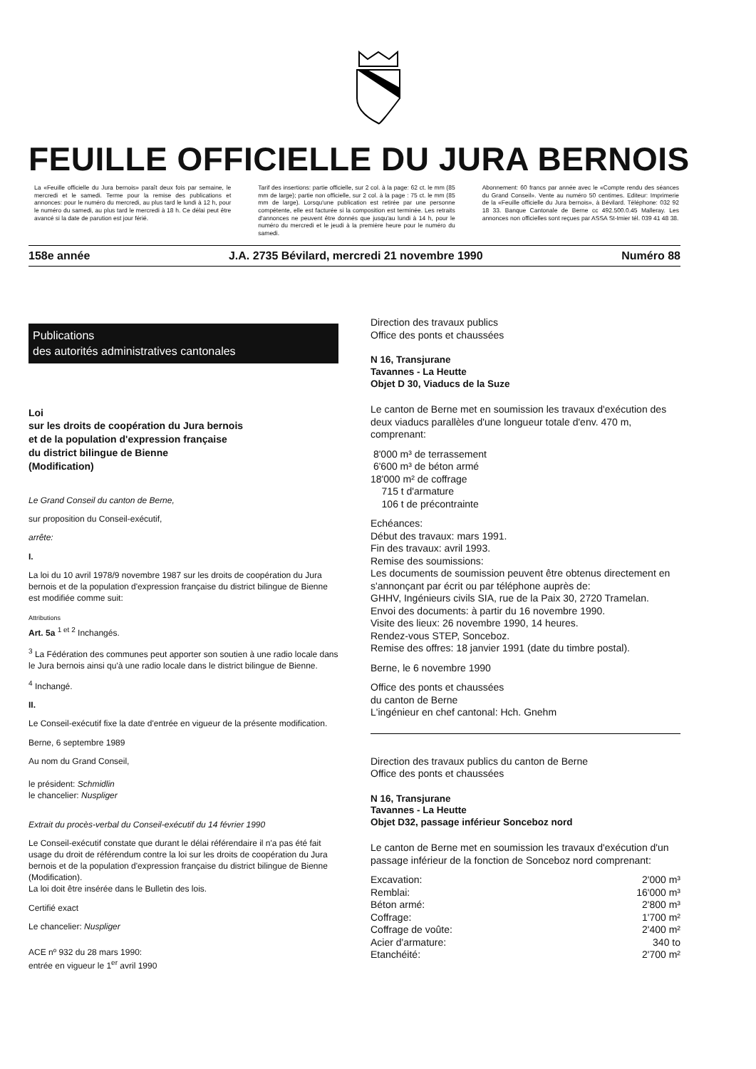FEUILLE OFFICIELLE DU JURA BERNOIS
La «Feuille officielle du Jura bernois» paraît deux fois par semaine, le mercredi et le samedi. Terme pour la remise des publications et annonces: pour le numéro du mercredi, au plus tard le lundi à 12 h, pour le numéro du samedi, au plus tard le mercredi à 18 h. Ce délai peut être avancé si la date de parution est jour férié.
Tarif des insertions: partie officielle, sur 2 col. à la page: 62 ct. le mm (85 mm de large); partie non officielle, sur 2 col. à la page : 75 ct. le mm (85 mm de large). Lorsqu'une publication est retirée par une personne compétente, elle est facturée si la composition est terminée. Les retraits d'annonces ne peuvent être donnés que jusqu'au lundi à 14 h, pour le numéro du mercredi et le jeudi à la première heure pour le numéro du samedi.
Abonnement: 60 francs par année avec le «Compte rendu des séances du Grand Conseil». Vente au numéro 50 centimes. Editeur: Imprimerie de la «Feuille officielle du Jura bernois», à Bévilard. Téléphone: 032 92 18 33. Banque Cantonale de Berne cc 492.500.0.45 Malleray. Les annonces non officielles sont reçues par ASSA St-Imier tél. 039 41 48 38.
158e année J.A. 2735 Bévilard, mercredi 21 novembre 1990 Numéro 88
Publications
des autorités administratives cantonales
Loi
sur les droits de coopération du Jura bernois
et de la population d'expression française
du district bilingue de Bienne
(Modification)
Le Grand Conseil du canton de Berne,
sur proposition du Conseil-exécutif,
arrête:
I.
La loi du 10 avril 1978/9 novembre 1987 sur les droits de coopération du Jura bernois et de la population d'expression française du district bilingue de Bienne est modifiée comme suit:
Attributions
Art. 5a <sup>1 et 2</sup> Inchangés.
<sup>3</sup> La Fédération des communes peut apporter son soutien à une radio locale dans le Jura bernois ainsi qu'à une radio locale dans le district bilingue de Bienne.
<sup>4</sup> Inchangé.
II.
Le Conseil-exécutif fixe la date d'entrée en vigueur de la présente modification.
Berne, 6 septembre 1989
Au nom du Grand Conseil,
le président: Schmidlin
le chancelier: Nuspliger
Extrait du procès-verbal du Conseil-exécutif du 14 février 1990
Le Conseil-exécutif constate que durant le délai référendaire il n'a pas été fait usage du droit de référendum contre la loi sur les droits de coopération du Jura bernois et de la population d'expression française du district bilingue de Bienne (Modification).
La loi doit être insérée dans le Bulletin des lois.
Certifié exact
Le chancelier: Nuspliger
ACE nº 932 du 28 mars 1990:
entrée en vigueur le 1<sup>er</sup> avril 1990
Direction des travaux publics
Office des ponts et chaussées
N 16, Transjurane
Tavannes - La Heutte
Objet D 30, Viaducs de la Suze
Le canton de Berne met en soumission les travaux d'exécution des deux viaducs parallèles d'une longueur totale d'env. 470 m, comprenant:
8'000 m³ de terrassement
6'600 m³ de béton armé
18'000 m² de coffrage
715 t d'armature
106 t de précontrainte
Echéances:
Début des travaux: mars 1991.
Fin des travaux: avril 1993.
Remise des soumissions:
Les documents de soumission peuvent être obtenus directement en s'annonçant par écrit ou par téléphone auprès de:
GHHV, Ingénieurs civils SIA, rue de la Paix 30, 2720 Tramelan.
Envoi des documents: à partir du 16 novembre 1990.
Visite des lieux: 26 novembre 1990, 14 heures.
Rendez-vous STEP, Sonceboz.
Remise des offres: 18 janvier 1991 (date du timbre postal).
Berne, le 6 novembre 1990
Office des ponts et chaussées
du canton de Berne
L'ingénieur en chef cantonal: Hch. Gnehm
Direction des travaux publics du canton de Berne
Office des ponts et chaussées
N 16, Transjurane
Tavannes - La Heutte
Objet D32, passage inférieur Sonceboz nord
Le canton de Berne met en soumission les travaux d'exécution d'un passage inférieur de la fonction de Sonceboz nord comprenant:
| Excavation: | 2'000 m³ |
| Remblai: | 16'000 m³ |
| Béton armé: | 2'800 m³ |
| Coffrage: | 1'700 m² |
| Coffrage de voûte: | 2'400 m² |
| Acier d'armature: | 340 to |
| Etanchéité: | 2'700 m² |